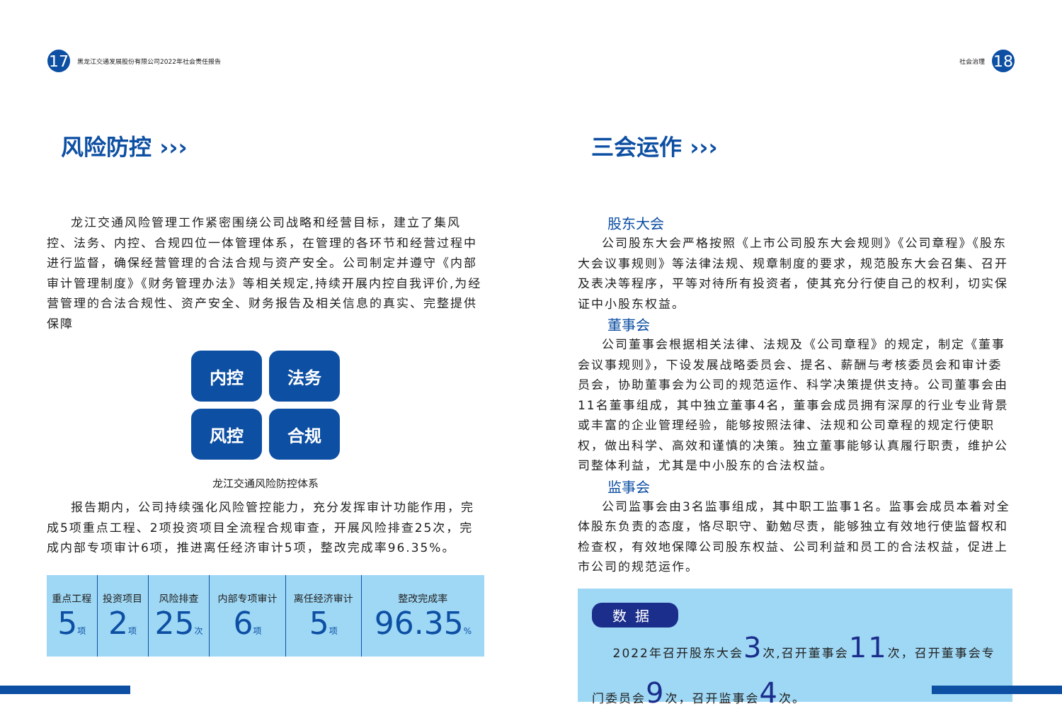17
黑龙江交通发展股份有限公司2022年社会责任报告
风险防控 ›››
龙江交通风险管理工作紧密围绕公司战略和经营目标，建立了集风控、法务、内控、合规四位一体管理体系，在管理的各环节和经营过程中进行监督，确保经营管理的合法合规与资产安全。公司制定并遵守《内部审计管理制度》《财务管理办法》等相关规定,持续开展内控自我评价,为经营管理的合法合规性、资产安全、财务报告及相关信息的真实、完整提供保障
内控
法务
风控
合规
龙江交通风险防控体系
报告期内，公司持续强化风险管控能力，充分发挥审计功能作用，完成5项重点工程、2项投资项目全流程合规审查，开展风险排查25次，完成内部专项审计6项，推进离任经济审计5项，整改完成率96.35%。
| 重点工程 5 项 | 投资项目 2 项 | 风险排查 25 次 | 内部专项审计 6 项 | 离任经济审计 5 项 | 整改完成率 96.35 % |
社会治理
18
三会运作 ›››
股东大会
公司股东大会严格按照《上市公司股东大会规则》《公司章程》《股东大会议事规则》等法律法规、规章制度的要求，规范股东大会召集、召开及表决等程序，平等对待所有投资者，使其充分行使自己的权利，切实保证中小股东权益。
董事会
公司董事会根据相关法律、法规及《公司章程》的规定，制定《董事会议事规则》，下设发展战略委员会、提名、薪酬与考核委员会和审计委员会，协助董事会为公司的规范运作、科学决策提供支持。公司董事会由11名董事组成，其中独立董事4名，董事会成员拥有深厚的行业专业背景或丰富的企业管理经验，能够按照法律、法规和公司章程的规定行使职权，做出科学、高效和谨慎的决策。独立董事能够认真履行职责，维护公司整体利益，尤其是中小股东的合法权益。
监事会
公司监事会由3名监事组成，其中职工监事1名。监事会成员本着对全体股东负责的态度，恪尽职守、勤勉尽责，能够独立有效地行使监督权和检查权，有效地保障公司股东权益、公司利益和员工的合法权益，促进上市公司的规范运作。
数据
2022年召开股东大会3次,召开董事会11次，召开董事会专门委员会9次，召开监事会4次。